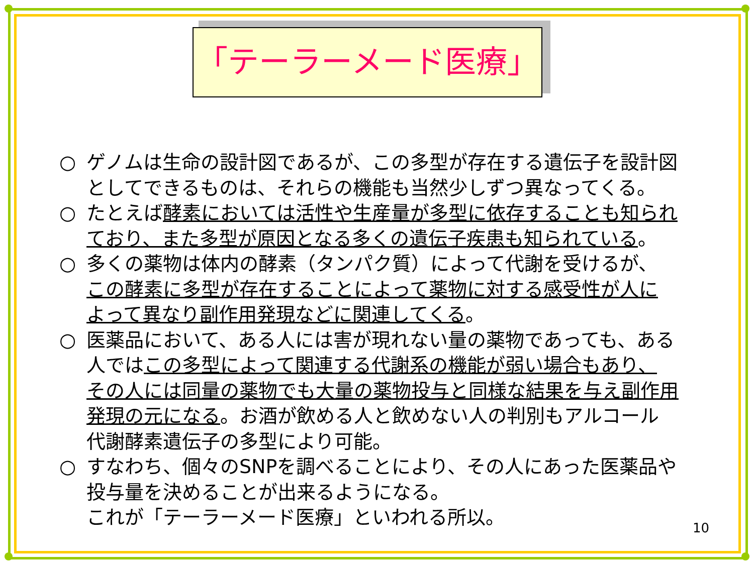「テーラーメード医療」
○ ゲノムは生命の設計図であるが、この多型が存在する遺伝子を設計図
としてできるものは、それらの機能も当然少しずつ異なってくる。
○ たとえば酵素においては活性や生産量が多型に依存することも知られ
ており、また多型が原因となる多くの遺伝子疾患も知られている。
○ 多くの薬物は体内の酵素（タンパク質）によって代謝を受けるが、
この酵素に多型が存在することによって薬物に対する感受性が人に
よって異なり副作用発現などに関連してくる。
○ 医薬品において、ある人には害が現れない量の薬物であっても、ある
人ではこの多型によって関連する代謝系の機能が弱い場合もあり、
その人には同量の薬物でも大量の薬物投与と同様な結果を与え副作用
発現の元になる。お酒が飲める人と飲めない人の判別もアルコール
代謝酵素遺伝子の多型により可能。
○ すなわち、個々のSNPを調べることにより、その人にあった医薬品や
投与量を決めることが出来るようになる。
これが「テーラーメード医療」といわれる所以。
10